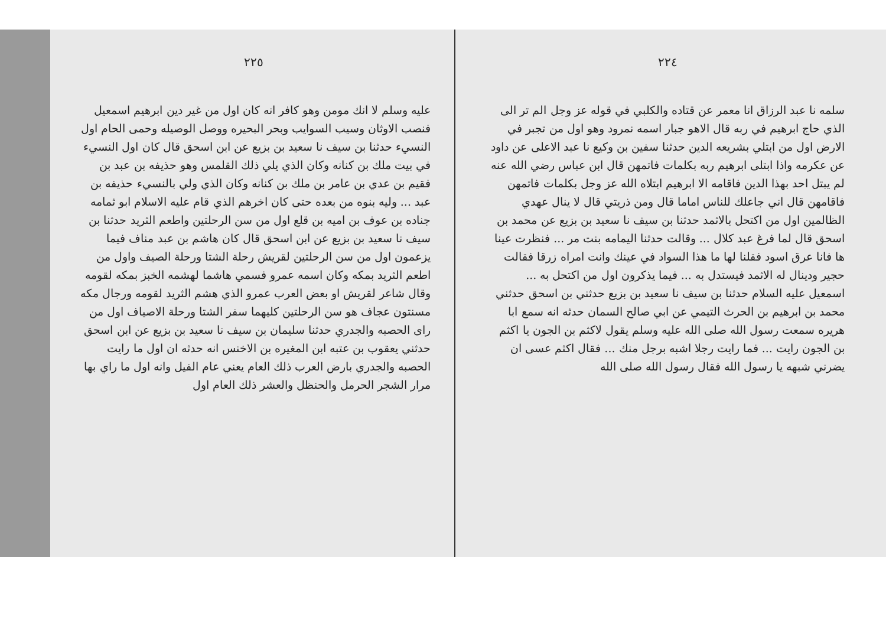٢٢٤
سلمه نا عبد الرزاق انا معمر عن قتاده والكلبي في قوله عز وجل الم تر الى الذي حاج ابرهيم في ربه قال الاهو جبار اسمه نمرود وهو اول من تجبر في الارض اول من ابتلي بشريعه الدين حدثنا سفين بن وكيع نا عبد الاعلى عن داود عن عكرمه واذا ابتلى ابرهيم ربه بكلمات فاتمهن قال ابن عباس رضي الله عنه لم يبتل احد بهذا الدين فاقامه الا ابرهيم ابتلاه الله عز وجل بكلمات فاتمهن فاقامهن قال اني جاعلك للناس اماما قال ومن ذريتي قال لا ينال عهدي الظالمين اول من اكتحل بالاثمد حدثنا بن سيف نا سعيد بن بزيع عن محمد بن اسحق قال لما فرغ عبد كلال ... وقالت حدثنا اليمامه بنت مر ... فنظرت عينا ها فانا عرق اسود فقلنا لها ما هذا السواد في عينك وانت امراه زرقا فقالت حجير ودينال له الاثمد فيستدل به ... فيما يذكرون اول من اكتحل به ... اسمعيل عليه السلام حدثنا بن سيف نا سعيد بن بزيع حدثني بن اسحق حدثني محمد بن ابرهيم بن الحرث التيمي عن ابي صالح السمان حدثه انه سمع ابا هريره سمعت رسول الله صلى الله عليه وسلم يقول لاكثم بن الجون يا اكثم بن الجون رايت ... فما رايت رجلا اشبه برجل منك ... فقال اكثم عسى ان يضرني شبهه يا رسول الله فقال رسول الله صلى الله
٢٢٥
عليه وسلم لا انك مومن وهو كافر انه كان اول من غير دين ابرهيم اسمعيل فنصب الاوثان وسيب السوايب وبحر البحيره ووصل الوصيله وحمى الحام اول النسيء حدثنا بن سيف نا سعيد بن بزيع عن ابن اسحق قال كان اول النسيء في بيت ملك بن كنانه وكان الذي يلي ذلك القلمس وهو حذيفه بن عبد بن فقيم بن عدي بن عامر بن ملك بن كنانه وكان الذي ولي بالنسيء حذيفه بن عبد ... وليه بنوه من بعده حتى كان اخرهم الذي قام عليه الاسلام ابو ثمامه جناده بن عوف بن اميه بن قلع اول من سن الرحلتين واطعم الثريد حدثنا بن سيف نا سعيد بن بزيع عن ابن اسحق قال كان هاشم بن عبد مناف فيما يزعمون اول من سن الرحلتين لقريش رحلة الشتا ورحلة الصيف واول من اطعم الثريد بمكه وكان اسمه عمرو فسمي هاشما لهشمه الخبز بمكه لقومه وقال شاعر لقريش او بعض العرب عمرو الذي هشم الثريد لقومه ورجال مكه مسنتون عجاف هو سن الرحلتين كليهما سفر الشتا ورحلة الاصياف اول من راى الحصبه والجدري حدثنا سليمان بن سيف نا سعيد بن بزيع عن ابن اسحق حدثني يعقوب بن عتبه ابن المغيره بن الاخنس انه حدثه ان اول ما رايت الحصبه والجدري بارض العرب ذلك العام يعني عام الفيل وانه اول ما راي بها مرار الشجر الحرمل والحنظل والعشر ذلك العام اول